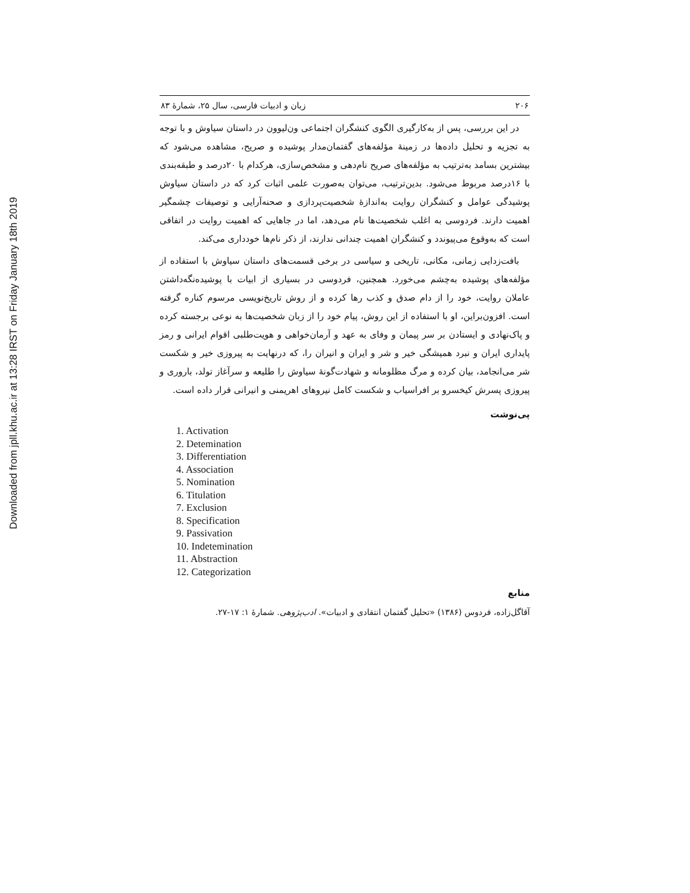Downloaded from jpll.khu.ac.ir at 13:28 IRST on Friday January 18th 2019
۲۰۶ زبان و ادبیات فارسی، سال ۲۵، شمارهٔ ۸۳
در این بررسی، پس از به‌کارگیری الگوی کنشگران اجتماعی ون‌لیوون در داستان سیاوش و با توجه به تجزیه و تحلیل داده‌ها در زمینهٔ مؤلفه‌های گفتمان‌مدار پوشیده و صریح، مشاهده می‌شود که بیشترین بسامد به‌ترتیب به مؤلفه‌های صریح نام‌دهی و مشخص‌سازی، هرکدام با ۲۰درصد و طبقه‌بندی با ۱۶درصد مربوط می‌شود. بدین‌ترتیب، می‌توان به‌صورت علمی اثبات کرد که در داستان سیاوش پوشیدگی عوامل و کنشگران روایت به‌اندازهٔ شخصیت‌پردازی و صحنه‌آرایی و توصیفات چشمگیر اهمیت دارند. فردوسی به اغلب شخصیت‌ها نام می‌دهد، اما در جاهایی که اهمیت روایت در اتفاقی است که به‌وقوع می‌پیوندد و کنشگران اهمیت چندانی ندارند، از ذکر نام‌ها خودداری می‌کند.
بافت‌زدایی زمانی، مکانی، تاریخی و سیاسی در برخی قسمت‌های داستان سیاوش با استفاده از مؤلفه‌های پوشیده به‌چشم می‌خورد. همچنین، فردوسی در بسیاری از ابیات با پوشیده‌نگه‌داشتن عاملان روایت، خود را از دام صدق و کذب رها کرده و از روش تاریخ‌نویسی مرسوم کناره گرفته است. افزون‌براین، او با استفاده از این روش، پیام خود را از زبان شخصیت‌ها به نوعی برجسته کرده و پاک‌نهادی و ایستادن بر سر پیمان و وفای به عهد و آرمان‌خواهی و هویت‌طلبی اقوام ایرانی و رمز پایداری ایران و نبرد همیشگی خیر و شر و ایران و انیران را، که درنهایت به پیروزی خیر و شکست شر می‌انجامد، بیان کرده و مرگ مظلومانه و شهادت‌گونهٔ سیاوش را طلیعه و سرآغاز تولد، باروری و پیروزی پسرش کیخسرو بر افراسیاب و شکست کامل نیروهای اهریمنی و انیرانی قرار داده است.
پی‌نوشت
1. Activation
2. Detemination
3. Differentiation
4. Association
5. Nomination
6. Titulation
7. Exclusion
8. Specification
9. Passivation
10. Indetemination
11. Abstraction
12. Categorization
منابع
آقاگل‌زاده، فردوس (۱۳۸۶) «تحلیل گفتمان انتقادی و ادبیات». ادب‌پژوهی. شمارهٔ ۱: ۱۷-۲۷.